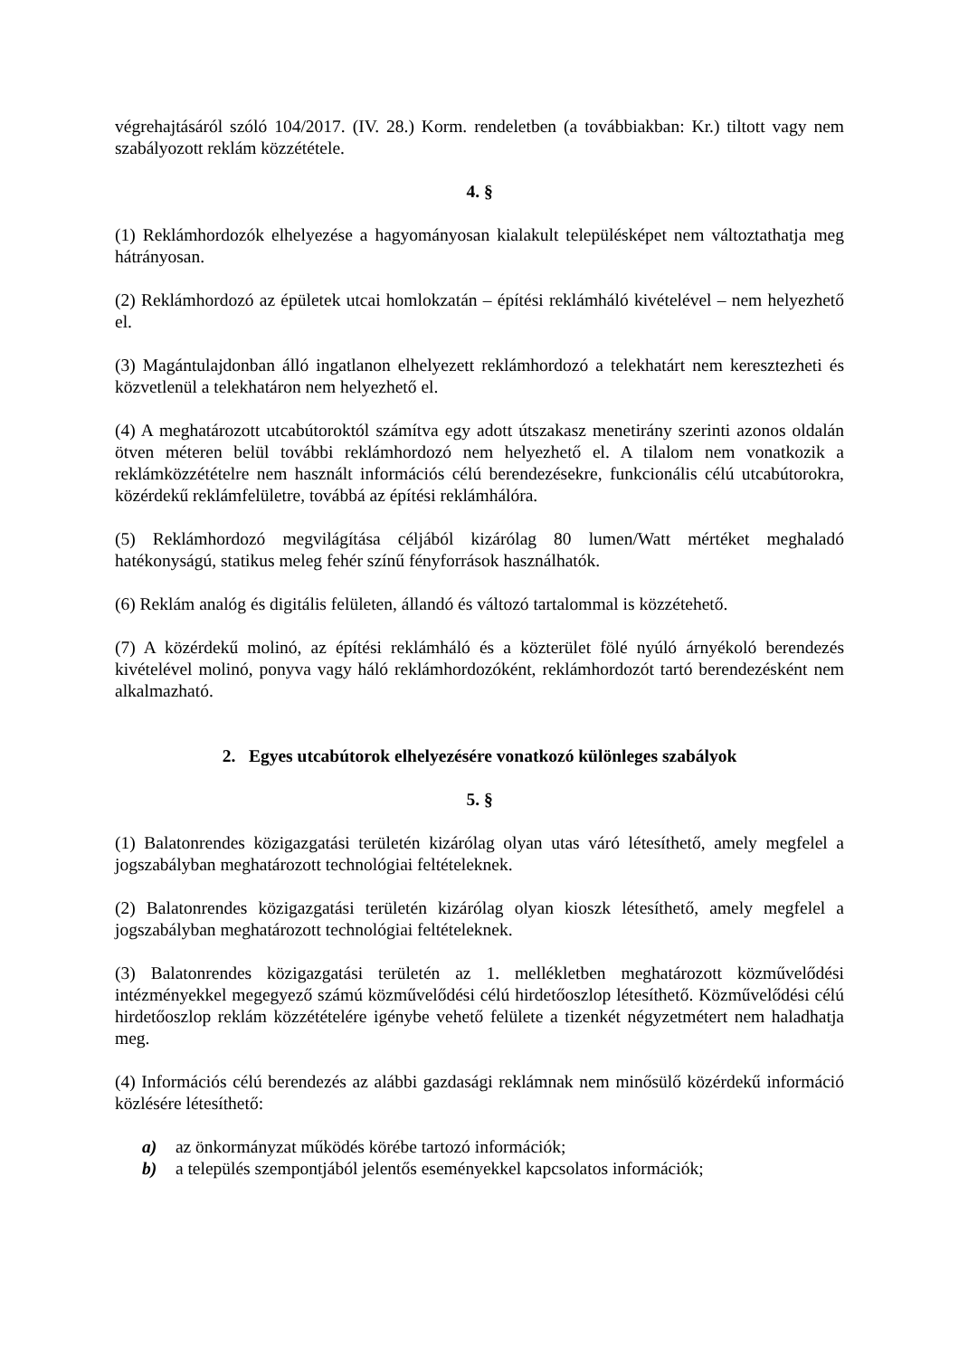végrehajtásáról szóló 104/2017. (IV. 28.) Korm. rendeletben (a továbbiakban: Kr.) tiltott vagy nem szabályozott reklám közzététele.
4. §
(1) Reklámhordozók elhelyezése a hagyományosan kialakult településképet nem változtathatja meg hátrányosan.
(2) Reklámhordozó az épületek utcai homlokzatán – építési reklámháló kivételével – nem helyezhető el.
(3) Magántulajdonban álló ingatlanon elhelyezett reklámhordozó a telekhatárt nem keresztezheti és közvetlenül a telekhatáron nem helyezhető el.
(4) A meghatározott utcabútoroktól számítva egy adott útszakasz menetirány szerinti azonos oldalán ötven méteren belül további reklámhordozó nem helyezhető el. A tilalom nem vonatkozik a reklámközzétételre nem használt információs célú berendezésekre, funkcionális célú utcabútorokra, közérdekű reklámfelületre, továbbá az építési reklámhálóra.
(5) Reklámhordozó megvilágítása céljából kizárólag 80 lumen/Watt mértéket meghaladó hatékonyságú, statikus meleg fehér színű fényforrások használhatók.
(6) Reklám analóg és digitális felületen, állandó és változó tartalommal is közzétehető.
(7) A közérdekű molinó, az építési reklámháló és a közterület fölé nyúló árnyékoló berendezés kivételével molinó, ponyva vagy háló reklámhordozóként, reklámhordozót tartó berendezésként nem alkalmazható.
2. Egyes utcabútorok elhelyezésére vonatkozó különleges szabályok
5. §
(1) Balatonrendes közigazgatási területén kizárólag olyan utas váró létesíthető, amely megfelel a jogszabályban meghatározott technológiai feltételeknek.
(2) Balatonrendes közigazgatási területén kizárólag olyan kioszk létesíthető, amely megfelel a jogszabályban meghatározott technológiai feltételeknek.
(3) Balatonrendes közigazgatási területén az 1. mellékletben meghatározott közművelődési intézményekkel megegyező számú közművelődési célú hirdetőoszlop létesíthető. Közművelődési célú hirdetőoszlop reklám közzétételére igénybe vehető felülete a tizenkét négyzetmétert nem haladhatja meg.
(4) Információs célú berendezés az alábbi gazdasági reklámnak nem minősülő közérdekű információ közlésére létesíthető:
a) az önkormányzat működés körébe tartozó információk;
b) a település szempontjából jelentős eseményekkel kapcsolatos információk;